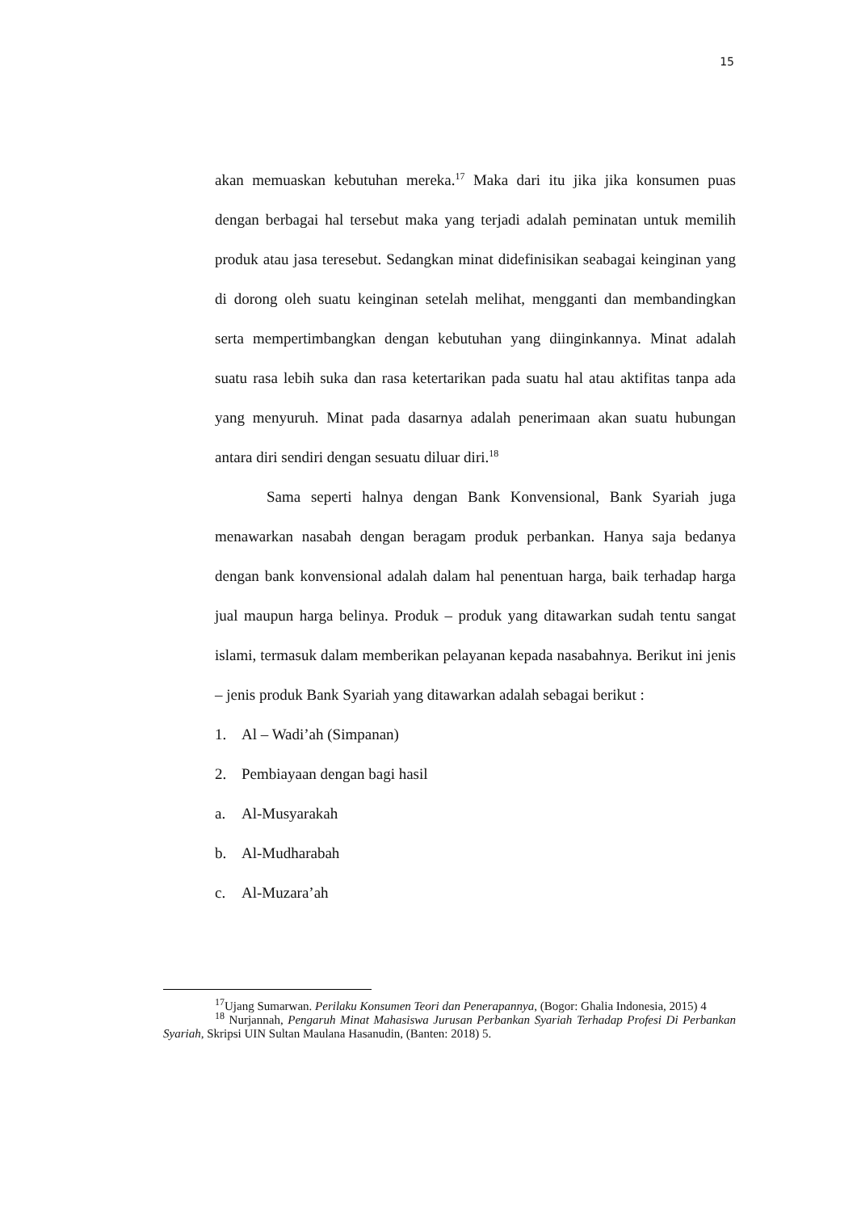15
akan memuaskan kebutuhan mereka.<sup>17</sup> Maka dari itu jika jika konsumen puas dengan berbagai hal tersebut maka yang terjadi adalah peminatan untuk memilih produk atau jasa teresebut. Sedangkan minat didefinisikan seabagai keinginan yang di dorong oleh suatu keinginan setelah melihat, mengganti dan membandingkan serta mempertimbangkan dengan kebutuhan yang diinginkannya. Minat adalah suatu rasa lebih suka dan rasa ketertarikan pada suatu hal atau aktifitas tanpa ada yang menyuruh. Minat pada dasarnya adalah penerimaan akan suatu hubungan antara diri sendiri dengan sesuatu diluar diri.<sup>18</sup>
Sama seperti halnya dengan Bank Konvensional, Bank Syariah juga menawarkan nasabah dengan beragam produk perbankan. Hanya saja bedanya dengan bank konvensional adalah dalam hal penentuan harga, baik terhadap harga jual maupun harga belinya. Produk – produk yang ditawarkan sudah tentu sangat islami, termasuk dalam memberikan pelayanan kepada nasabahnya. Berikut ini jenis – jenis produk Bank Syariah yang ditawarkan adalah sebagai berikut :
1. Al – Wadi’ah (Simpanan)
2. Pembiayaan dengan bagi hasil
a. Al-Musyarakah
b. Al-Mudharabah
c. Al-Muzara’ah
<sup>17</sup> Ujang Sumarwan. Perilaku Konsumen Teori dan Penerapannya, (Bogor: Ghalia Indonesia, 2015) 4
<sup>18</sup> Nurjannah, Pengaruh Minat Mahasiswa Jurusan Perbankan Syariah Terhadap Profesi Di Perbankan Syariah, Skripsi UIN Sultan Maulana Hasanudin, (Banten: 2018) 5.